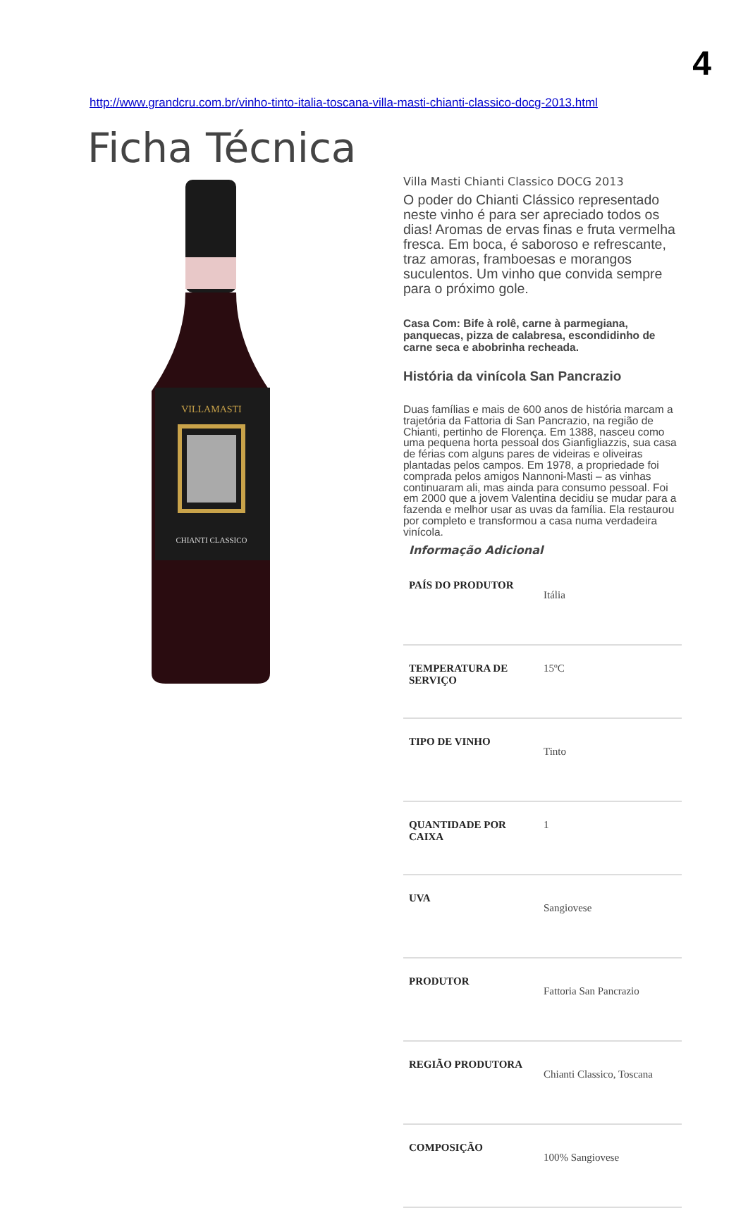4
http://www.grandcru.com.br/vinho-tinto-italia-toscana-villa-masti-chianti-classico-docg-2013.html
Ficha Técnica
VILLAMASTI
CHIANTI CLASSICO
Villa Masti Chianti Classico DOCG 2013
O poder do Chianti Clássico representado neste vinho é para ser apreciado todos os dias! Aromas de ervas finas e fruta vermelha fresca. Em boca, é saboroso e refrescante, traz amoras, framboesas e morangos suculentos. Um vinho que convida sempre para o próximo gole.
Casa Com: Bife à rolê, carne à parmegiana, panquecas, pizza de calabresa, escondidinho de carne seca e abobrinha recheada.
História da vinícola San Pancrazio
Duas famílias e mais de 600 anos de história marcam a trajetória da Fattoria di San Pancrazio, na região de Chianti, pertinho de Florença. Em 1388, nasceu como uma pequena horta pessoal dos Gianfigliazzis, sua casa de férias com alguns pares de videiras e oliveiras plantadas pelos campos. Em 1978, a propriedade foi comprada pelos amigos Nannoni-Masti – as vinhas continuaram ali, mas ainda para consumo pessoal. Foi em 2000 que a jovem Valentina decidiu se mudar para a fazenda e melhor usar as uvas da família. Ela restaurou por completo e transformou a casa numa verdadeira vinícola.
Informação Adicional
| PAÍS DO PRODUTOR | Itália |
| TEMPERATURA DE SERVIÇO | 15ºC |
| TIPO DE VINHO | Tinto |
| QUANTIDADE POR CAIXA | 1 |
| UVA | Sangiovese |
| PRODUTOR | Fattoria San Pancrazio |
| REGIÃO PRODUTORA | Chianti Classico, Toscana |
| COMPOSIÇÃO | 100% Sangiovese |